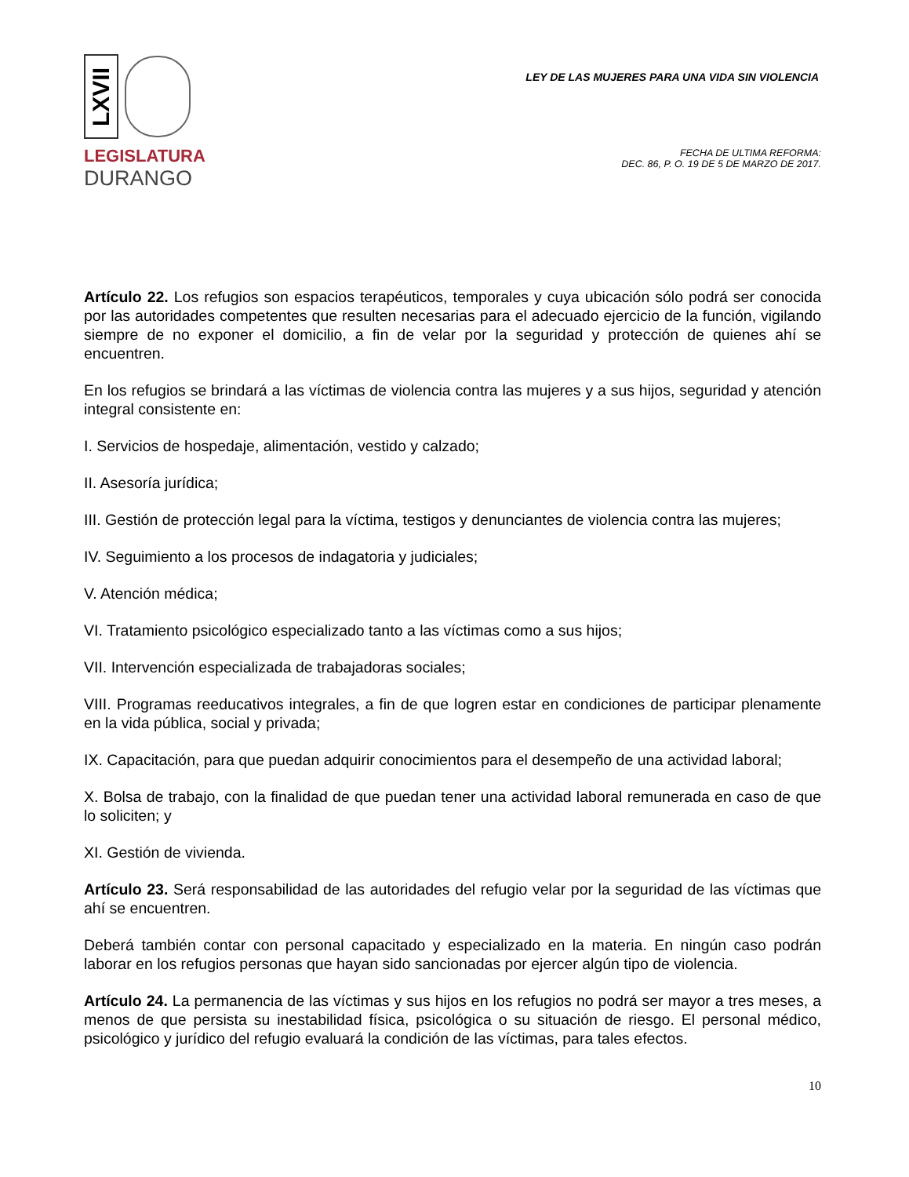LXVII
LEGISLATURA
DURANGO
LEY DE LAS MUJERES PARA UNA VIDA SIN VIOLENCIA
FECHA DE ULTIMA REFORMA:
DEC. 86, P. O. 19 DE 5 DE MARZO DE 2017.
Artículo 22. Los refugios son espacios terapéuticos, temporales y cuya ubicación sólo podrá ser conocida por las autoridades competentes que resulten necesarias para el adecuado ejercicio de la función, vigilando siempre de no exponer el domicilio, a fin de velar por la seguridad y protección de quienes ahí se encuentren.
En los refugios se brindará a las víctimas de violencia contra las mujeres y a sus hijos, seguridad y atención integral consistente en:
I. Servicios de hospedaje, alimentación, vestido y calzado;
II. Asesoría jurídica;
III. Gestión de protección legal para la víctima, testigos y denunciantes de violencia contra las mujeres;
IV. Seguimiento a los procesos de indagatoria y judiciales;
V. Atención médica;
VI. Tratamiento psicológico especializado tanto a las víctimas como a sus hijos;
VII. Intervención especializada de trabajadoras sociales;
VIII. Programas reeducativos integrales, a fin de que logren estar en condiciones de participar plenamente en la vida pública, social y privada;
IX. Capacitación, para que puedan adquirir conocimientos para el desempeño de una actividad laboral;
X. Bolsa de trabajo, con la finalidad de que puedan tener una actividad laboral remunerada en caso de que lo soliciten; y
XI. Gestión de vivienda.
Artículo 23. Será responsabilidad de las autoridades del refugio velar por la seguridad de las víctimas que ahí se encuentren.
Deberá también contar con personal capacitado y especializado en la materia. En ningún caso podrán laborar en los refugios personas que hayan sido sancionadas por ejercer algún tipo de violencia.
Artículo 24. La permanencia de las víctimas y sus hijos en los refugios no podrá ser mayor a tres meses, a menos de que persista su inestabilidad física, psicológica o su situación de riesgo. El personal médico, psicológico y jurídico del refugio evaluará la condición de las víctimas, para tales efectos.
10